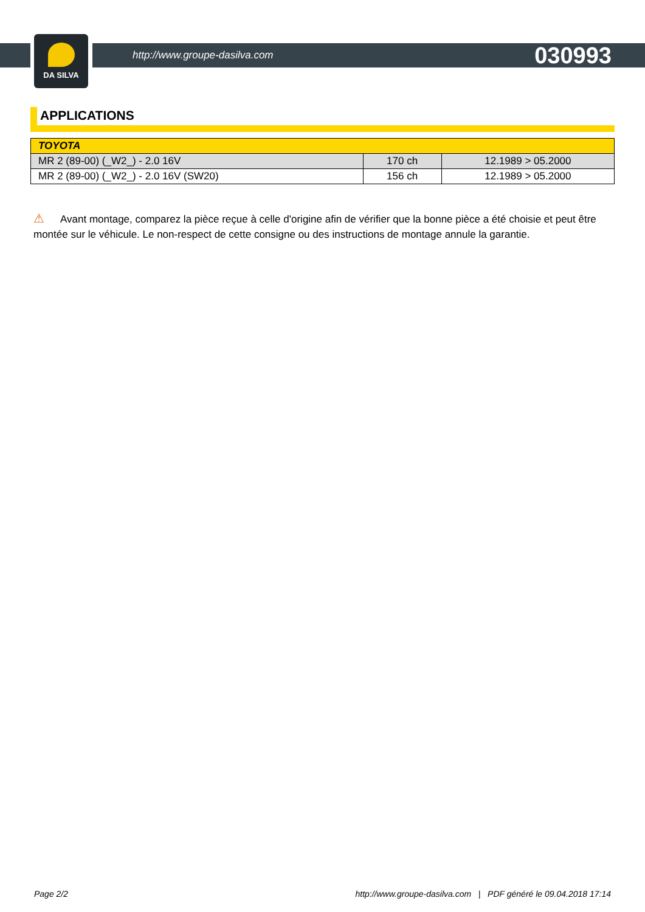DA SILVA
http://www.groupe-dasilva.com 030993
APPLICATIONS
| TOYOTA | | |
| --- | --- | --- |
| MR 2 (89-00) (_W2_) - 2.0 16V | 170 ch | 12.1989 > 05.2000 |
| MR 2 (89-00) (_W2_) - 2.0 16V (SW20) | 156 ch | 12.1989 > 05.2000 |
⚠ Avant montage, comparez la pièce reçue à celle d'origine afin de vérifier que la bonne pièce a été choisie et peut être montée sur le véhicule. Le non-respect de cette consigne ou des instructions de montage annule la garantie.
Page 2/2 http://www.groupe-dasilva.com | PDF généré le 09.04.2018 17:14